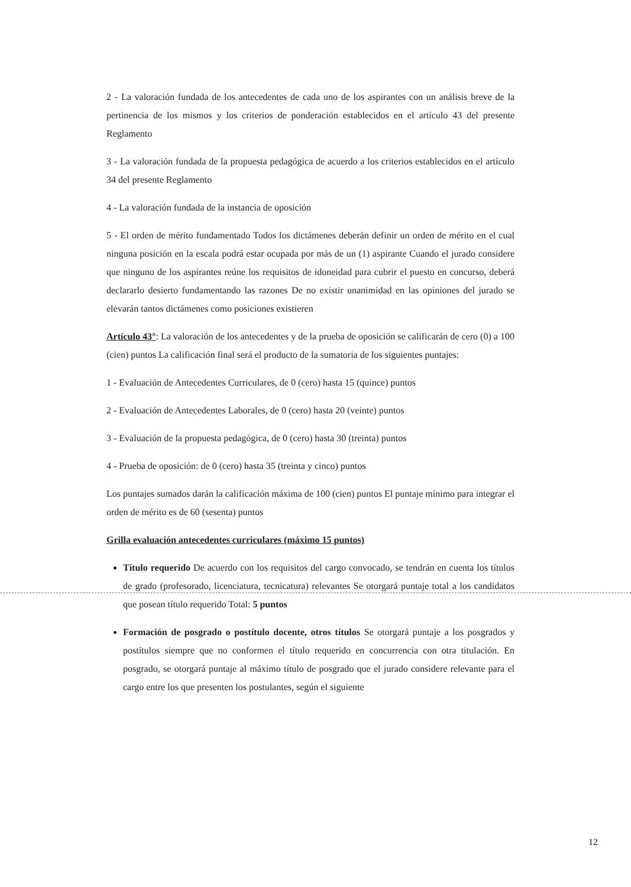2 - La valoración fundada de los antecedentes de cada uno de los aspirantes con un análisis breve de la pertinencia de los mismos y los criterios de ponderación establecidos en el artículo 43 del presente Reglamento
3 - La valoración fundada de la propuesta pedagógica de acuerdo a los criterios establecidos en el artículo 34 del presente Reglamento
4 - La valoración fundada de la instancia de oposición
5 - El orden de mérito fundamentado Todos los dictámenes deberán definir un orden de mérito en el cual ninguna posición en la escala podrá estar ocupada por más de un (1) aspirante Cuando el jurado considere que ninguno de los aspirantes reúne los requisitos de idoneidad para cubrir el puesto en concurso, deberá declararlo desierto fundamentando las razones De no existir unanimidad en las opiniones del jurado se elevarán tantos dictámenes como posiciones existieren
Artículo 43°: La valoración de los antecedentes y de la prueba de oposición se calificarán de cero (0) a 100 (cien) puntos La calificación final será el producto de la sumatoria de los siguientes puntajes:
1 - Evaluación de Antecedentes Curriculares, de 0 (cero) hasta 15 (quince) puntos
2 - Evaluación de Antecedentes Laborales, de 0 (cero) hasta 20 (veinte) puntos
3 - Evaluación de la propuesta pedagógica, de 0 (cero) hasta 30 (treinta) puntos
4 - Prueba de oposición: de 0 (cero) hasta 35 (treinta y cinco) puntos
Los puntajes sumados darán la calificación máxima de 100 (cien) puntos El puntaje mínimo para integrar el orden de mérito es de 60 (sesenta) puntos
Grilla evaluación antecedentes curriculares (máximo 15 puntos)
Título requerido De acuerdo con los requisitos del cargo convocado, se tendrán en cuenta los títulos de grado (profesorado, licenciatura, tecnicatura) relevantes Se otorgará puntaje total a los candidatos que posean título requerido Total: 5 puntos
Formación de posgrado o postítulo docente, otros títulos Se otorgará puntaje a los posgrados y postítulos siempre que no conformen el título requerido en concurrencia con otra titulación. En posgrado, se otorgará puntaje al máximo título de posgrado que el jurado considere relevante para el cargo entre los que presenten los postulantes, según el siguiente
12